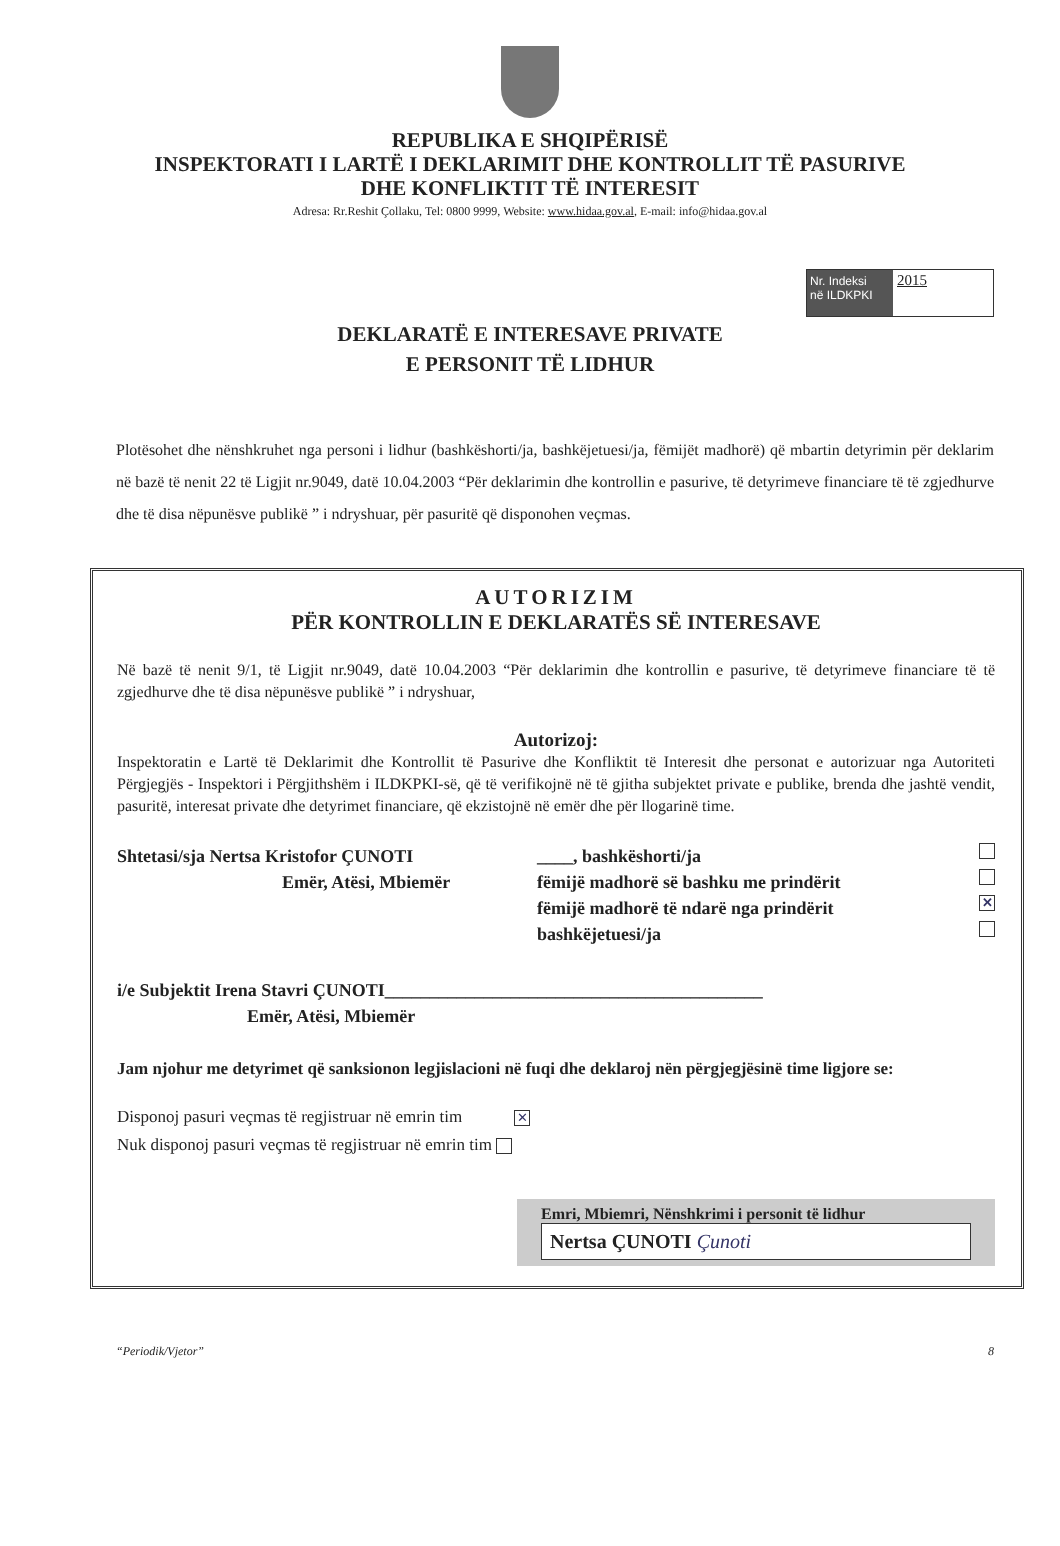REPUBLIKA E SHQIPËRISË
INSPEKTORATI I LARTË I DEKLARIMIT DHE KONTROLLIT TË PASURIVE
DHE KONFLIKTIT TË INTERESIT
Adresa: Rr.Reshit Çollaku, Tel: 0800 9999, Website: www.hidaa.gov.al, E-mail: info@hidaa.gov.al
Nr. Indeksi
në ILDKPKI
2015
DEKLARATË E INTERESAVE PRIVATE
E PERSONIT TË LIDHUR
Plotësohet dhe nënshkruhet nga personi i lidhur (bashkëshorti/ja, bashkëjetuesi/ja, fëmijët madhorë) që mbartin detyrimin për deklarim në bazë të nenit 22 të Ligjit nr.9049, datë 10.04.2003 “Për deklarimin dhe kontrollin e pasurive, të detyrimeve financiare të të zgjedhurve dhe të disa nëpunësve publikë ” i ndryshuar, për pasuritë që disponohen veçmas.
AUTORIZIM
PËR KONTROLLIN E DEKLARATËS SË INTERESAVE
Në bazë të nenit 9/1, të Ligjit nr.9049, datë 10.04.2003 “Për deklarimin dhe kontrollin e pasurive, të detyrimeve financiare të të zgjedhurve dhe të disa nëpunësve publikë ” i ndryshuar,
Autorizoj:
Inspektoratin e Lartë të Deklarimit dhe Kontrollit të Pasurive dhe Konfliktit të Interesit dhe personat e autorizuar nga Autoriteti Përgjegjës - Inspektori i Përgjithshëm i ILDKPKI-së, që të verifikojnë në të gjitha subjektet private e publike, brenda dhe jashtë vendit, pasuritë, interesat private dhe detyrimet financiare, që ekzistojnë në emër dhe për llogarinë time.
Shtetasi/sja Nertsa Kristofor ÇUNOTI
Emër, Atësi, Mbiemër
____, bashkëshorti/ja
fëmijë madhorë së bashku me prindërit
fëmijë madhorë të ndarë nga prindërit ✕
bashkëjetuesi/ja
i/e Subjektit Irena Stavri ÇUNOTI__________________________________________
Emër, Atësi, Mbiemër
Jam njohur me detyrimet që sanksionon legjislacioni në fuqi dhe deklaroj nën përgjegjësinë time ligjore se:
Disponoj pasuri veçmas të regjistruar në emrin tim ✕
Nuk disponoj pasuri veçmas të regjistruar në emrin tim
Emri, Mbiemri, Nënshkrimi i personit të lidhur
Nertsa ÇUNOTI Çunoti
“Periodik/Vjetor” 8